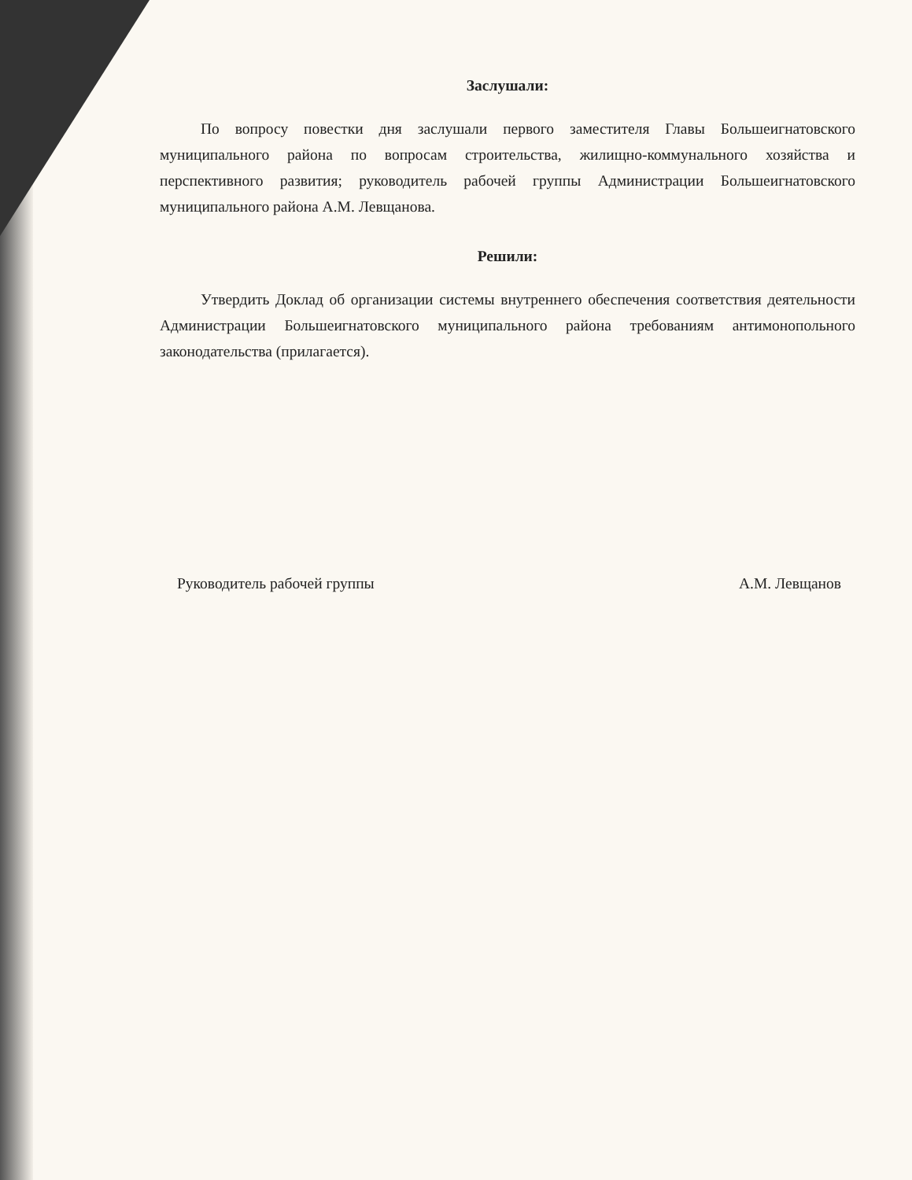Заслушали:
По вопросу повестки дня заслушали первого заместителя Главы Большеигнатовского муниципального района по вопросам строительства, жилищно-коммунального хозяйства и перспективного развития; руководитель рабочей группы Администрации Большеигнатовского муниципального района А.М. Левщанова.
Решили:
Утвердить Доклад об организации системы внутреннего обеспечения соответствия деятельности Администрации Большеигнатовского муниципального района требованиям антимонопольного законодательства (прилагается).
Руководитель рабочей группы А.М. Левщанов